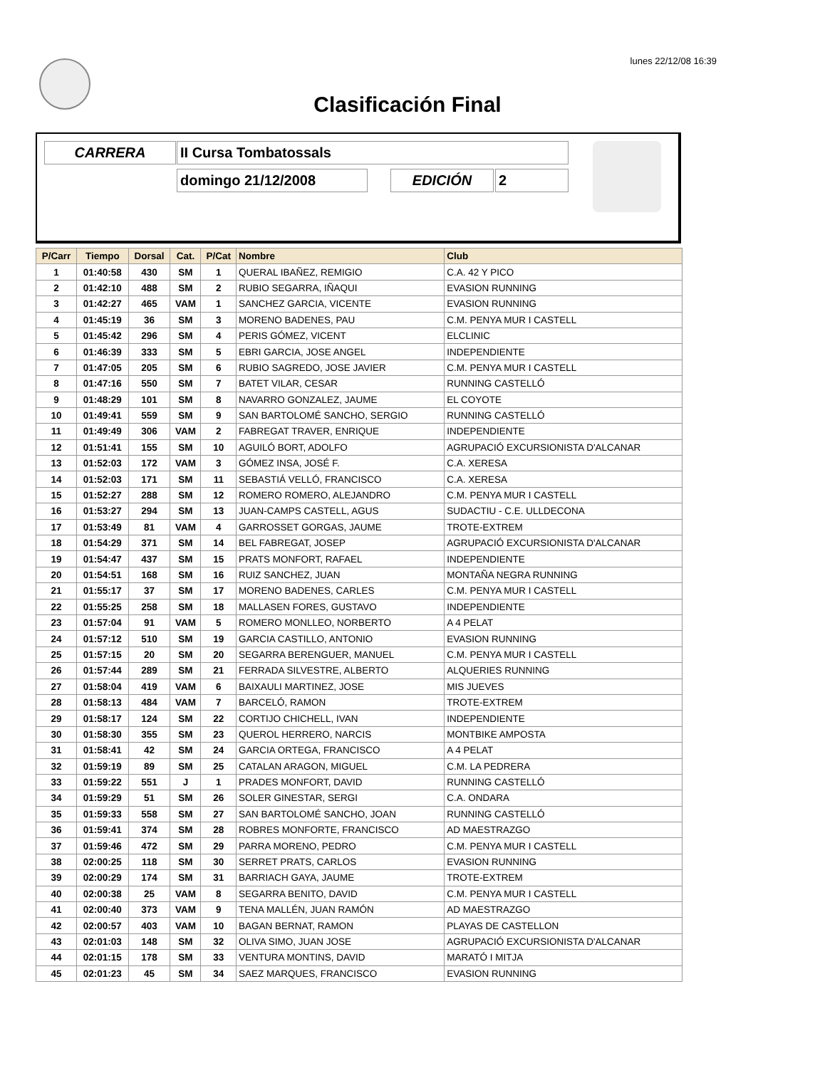lunes 22/12/08 16:39
Clasificación Final
CARRERA II Cursa Tombatossals
domingo 21/12/2008 EDICIÓN 2
| P/Carr | Tiempo | Dorsal | Cat. | P/Cat | Nombre | Club |
| --- | --- | --- | --- | --- | --- | --- |
| 1 | 01:40:58 | 430 | SM | 1 | QUERAL IBAÑEZ, REMIGIO | C.A. 42 Y PICO |
| 2 | 01:42:10 | 488 | SM | 2 | RUBIO SEGARRA, IÑAQUI | EVASION RUNNING |
| 3 | 01:42:27 | 465 | VAM | 1 | SANCHEZ GARCIA, VICENTE | EVASION RUNNING |
| 4 | 01:45:19 | 36 | SM | 3 | MORENO BADENES, PAU | C.M. PENYA MUR I CASTELL |
| 5 | 01:45:42 | 296 | SM | 4 | PERIS GÓMEZ, VICENT | ELCLINIC |
| 6 | 01:46:39 | 333 | SM | 5 | EBRI GARCIA, JOSE ANGEL | INDEPENDIENTE |
| 7 | 01:47:05 | 205 | SM | 6 | RUBIO SAGREDO, JOSE JAVIER | C.M. PENYA MUR I CASTELL |
| 8 | 01:47:16 | 550 | SM | 7 | BATET VILAR, CESAR | RUNNING CASTELLÓ |
| 9 | 01:48:29 | 101 | SM | 8 | NAVARRO GONZALEZ, JAUME | EL COYOTE |
| 10 | 01:49:41 | 559 | SM | 9 | SAN BARTOLOMÉ SANCHO, SERGIO | RUNNING CASTELLÓ |
| 11 | 01:49:49 | 306 | VAM | 2 | FABREGAT TRAVER, ENRIQUE | INDEPENDIENTE |
| 12 | 01:51:41 | 155 | SM | 10 | AGUILÓ BORT, ADOLFO | AGRUPACIÓ EXCURSIONISTA D'ALCANAR |
| 13 | 01:52:03 | 172 | VAM | 3 | GÓMEZ INSA, JOSÉ F. | C.A. XERESA |
| 14 | 01:52:03 | 171 | SM | 11 | SEBASTIÁ VELLÓ, FRANCISCO | C.A. XERESA |
| 15 | 01:52:27 | 288 | SM | 12 | ROMERO ROMERO, ALEJANDRO | C.M. PENYA MUR I CASTELL |
| 16 | 01:53:27 | 294 | SM | 13 | JUAN-CAMPS CASTELL, AGUS | SUDACTIU - C.E. ULLDECONA |
| 17 | 01:53:49 | 81 | VAM | 4 | GARROSSET GORGAS, JAUME | TROTE-EXTREM |
| 18 | 01:54:29 | 371 | SM | 14 | BEL FABREGAT, JOSEP | AGRUPACIÓ EXCURSIONISTA D'ALCANAR |
| 19 | 01:54:47 | 437 | SM | 15 | PRATS MONFORT, RAFAEL | INDEPENDIENTE |
| 20 | 01:54:51 | 168 | SM | 16 | RUIZ SANCHEZ, JUAN | MONTAÑA NEGRA RUNNING |
| 21 | 01:55:17 | 37 | SM | 17 | MORENO BADENES, CARLES | C.M. PENYA MUR I CASTELL |
| 22 | 01:55:25 | 258 | SM | 18 | MALLASEN FORES, GUSTAVO | INDEPENDIENTE |
| 23 | 01:57:04 | 91 | VAM | 5 | ROMERO MONLLEO, NORBERTO | A 4 PELAT |
| 24 | 01:57:12 | 510 | SM | 19 | GARCIA CASTILLO, ANTONIO | EVASION RUNNING |
| 25 | 01:57:15 | 20 | SM | 20 | SEGARRA BERENGUER, MANUEL | C.M. PENYA MUR I CASTELL |
| 26 | 01:57:44 | 289 | SM | 21 | FERRADA SILVESTRE, ALBERTO | ALQUERIES RUNNING |
| 27 | 01:58:04 | 419 | VAM | 6 | BAIXAULI MARTINEZ, JOSE | MIS JUEVES |
| 28 | 01:58:13 | 484 | VAM | 7 | BARCELÓ, RAMON | TROTE-EXTREM |
| 29 | 01:58:17 | 124 | SM | 22 | CORTIJO CHICHELL, IVAN | INDEPENDIENTE |
| 30 | 01:58:30 | 355 | SM | 23 | QUEROL HERRERO, NARCIS | MONTBIKE AMPOSTA |
| 31 | 01:58:41 | 42 | SM | 24 | GARCIA ORTEGA, FRANCISCO | A 4 PELAT |
| 32 | 01:59:19 | 89 | SM | 25 | CATALAN ARAGON, MIGUEL | C.M. LA PEDRERA |
| 33 | 01:59:22 | 551 | J | 1 | PRADES MONFORT, DAVID | RUNNING CASTELLÓ |
| 34 | 01:59:29 | 51 | SM | 26 | SOLER GINESTAR, SERGI | C.A. ONDARA |
| 35 | 01:59:33 | 558 | SM | 27 | SAN BARTOLOMÉ SANCHO, JOAN | RUNNING CASTELLÓ |
| 36 | 01:59:41 | 374 | SM | 28 | ROBRES MONFORTE, FRANCISCO | AD MAESTRAZGO |
| 37 | 01:59:46 | 472 | SM | 29 | PARRA MORENO, PEDRO | C.M. PENYA MUR I CASTELL |
| 38 | 02:00:25 | 118 | SM | 30 | SERRET PRATS, CARLOS | EVASION RUNNING |
| 39 | 02:00:29 | 174 | SM | 31 | BARRIACH GAYA, JAUME | TROTE-EXTREM |
| 40 | 02:00:38 | 25 | VAM | 8 | SEGARRA BENITO, DAVID | C.M. PENYA MUR I CASTELL |
| 41 | 02:00:40 | 373 | VAM | 9 | TENA MALLÉN, JUAN RAMÓN | AD MAESTRAZGO |
| 42 | 02:00:57 | 403 | VAM | 10 | BAGAN BERNAT, RAMON | PLAYAS DE CASTELLON |
| 43 | 02:01:03 | 148 | SM | 32 | OLIVA SIMO, JUAN JOSE | AGRUPACIÓ EXCURSIONISTA D'ALCANAR |
| 44 | 02:01:15 | 178 | SM | 33 | VENTURA MONTINS, DAVID | MARATÓ I MITJA |
| 45 | 02:01:23 | 45 | SM | 34 | SAEZ MARQUES, FRANCISCO | EVASION RUNNING |